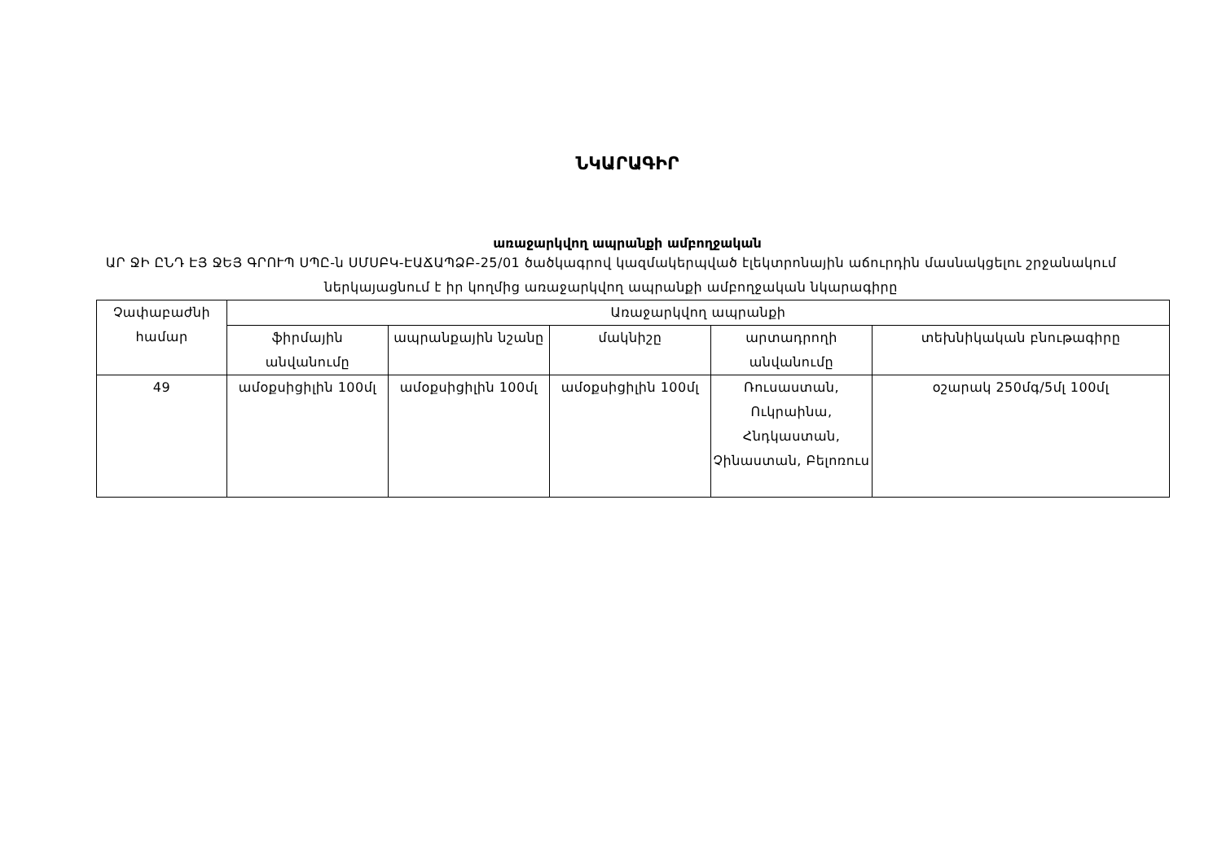ՆԿԱՐԱԳԻՐ
առաջարկվող ապրանքի ամբողջական
ԱՐ ՋԻ ԸՆԴ ԷՅ ՋԵՅ ԳՐՈՒՊ ՍՊԸ-ն ՍՄՍԲԿ-ԷԱՃԱՊՁԲ-25/01 ծածկագրով կազմակերպված էլեկտրոնային աճուրդին մասնակցելու շրջանակում ներկայացնում է իր կողմից առաջարկվող ապրանքի ամբողջական նկարագիրը
| Չափաբաժնի համար | Առաջարկվող ապրանքի | | | | |
| --- | --- | --- | --- | --- | --- |
| | ֆիրմային անվանումը | ապրանքային նշանը | մակնիշը | արտադրողի անվանումը | տեխնիկական բնութագիրը |
| 49 | ամօքսիցիլին 100մլ | ամօքսիցիլին 100մլ | ամօքսիցիլին 100մլ | Ռուսաստան, Ուկրաինա, Հնդկաստան, Չինաստան, Բելոռուս | օշարակ 250մգ/5մլ 100մլ |